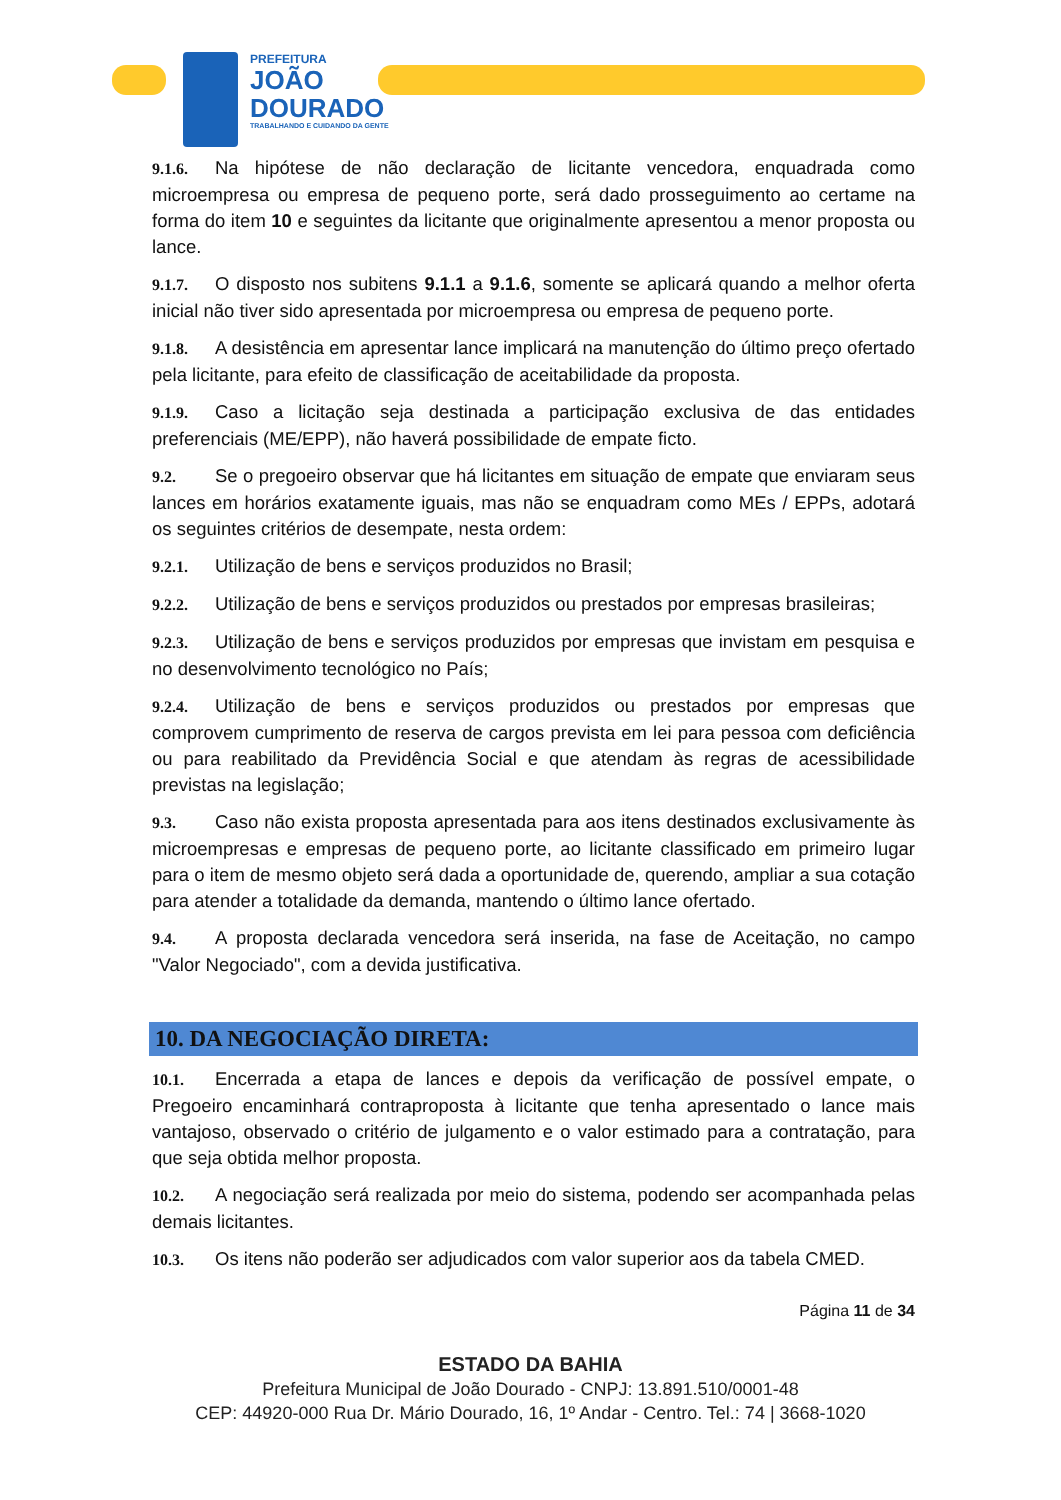PREFEITURA
JOÃO
DOURADO
TRABALHANDO E CUIDANDO DA GENTE
9.1.6. Na hipótese de não declaração de licitante vencedora, enquadrada como microempresa ou empresa de pequeno porte, será dado prosseguimento ao certame na forma do item 10 e seguintes da licitante que originalmente apresentou a menor proposta ou lance.
9.1.7. O disposto nos subitens 9.1.1 a 9.1.6, somente se aplicará quando a melhor oferta inicial não tiver sido apresentada por microempresa ou empresa de pequeno porte.
9.1.8. A desistência em apresentar lance implicará na manutenção do último preço ofertado pela licitante, para efeito de classificação de aceitabilidade da proposta.
9.1.9. Caso a licitação seja destinada a participação exclusiva de das entidades preferenciais (ME/EPP), não haverá possibilidade de empate ficto.
9.2. Se o pregoeiro observar que há licitantes em situação de empate que enviaram seus lances em horários exatamente iguais, mas não se enquadram como MEs / EPPs, adotará os seguintes critérios de desempate, nesta ordem:
9.2.1. Utilização de bens e serviços produzidos no Brasil;
9.2.2. Utilização de bens e serviços produzidos ou prestados por empresas brasileiras;
9.2.3. Utilização de bens e serviços produzidos por empresas que invistam em pesquisa e no desenvolvimento tecnológico no País;
9.2.4. Utilização de bens e serviços produzidos ou prestados por empresas que comprovem cumprimento de reserva de cargos prevista em lei para pessoa com deficiência ou para reabilitado da Previdência Social e que atendam às regras de acessibilidade previstas na legislação;
9.3. Caso não exista proposta apresentada para aos itens destinados exclusivamente às microempresas e empresas de pequeno porte, ao licitante classificado em primeiro lugar para o item de mesmo objeto será dada a oportunidade de, querendo, ampliar a sua cotação para atender a totalidade da demanda, mantendo o último lance ofertado.
9.4. A proposta declarada vencedora será inserida, na fase de Aceitação, no campo "Valor Negociado", com a devida justificativa.
10. DA NEGOCIAÇÃO DIRETA:
10.1. Encerrada a etapa de lances e depois da verificação de possível empate, o Pregoeiro encaminhará contraproposta à licitante que tenha apresentado o lance mais vantajoso, observado o critério de julgamento e o valor estimado para a contratação, para que seja obtida melhor proposta.
10.2. A negociação será realizada por meio do sistema, podendo ser acompanhada pelas demais licitantes.
10.3. Os itens não poderão ser adjudicados com valor superior aos da tabela CMED.
Página 11 de 34
ESTADO DA BAHIA
Prefeitura Municipal de João Dourado - CNPJ: 13.891.510/0001-48
CEP: 44920-000 Rua Dr. Mário Dourado, 16, 1º Andar - Centro. Tel.: 74 | 3668-1020